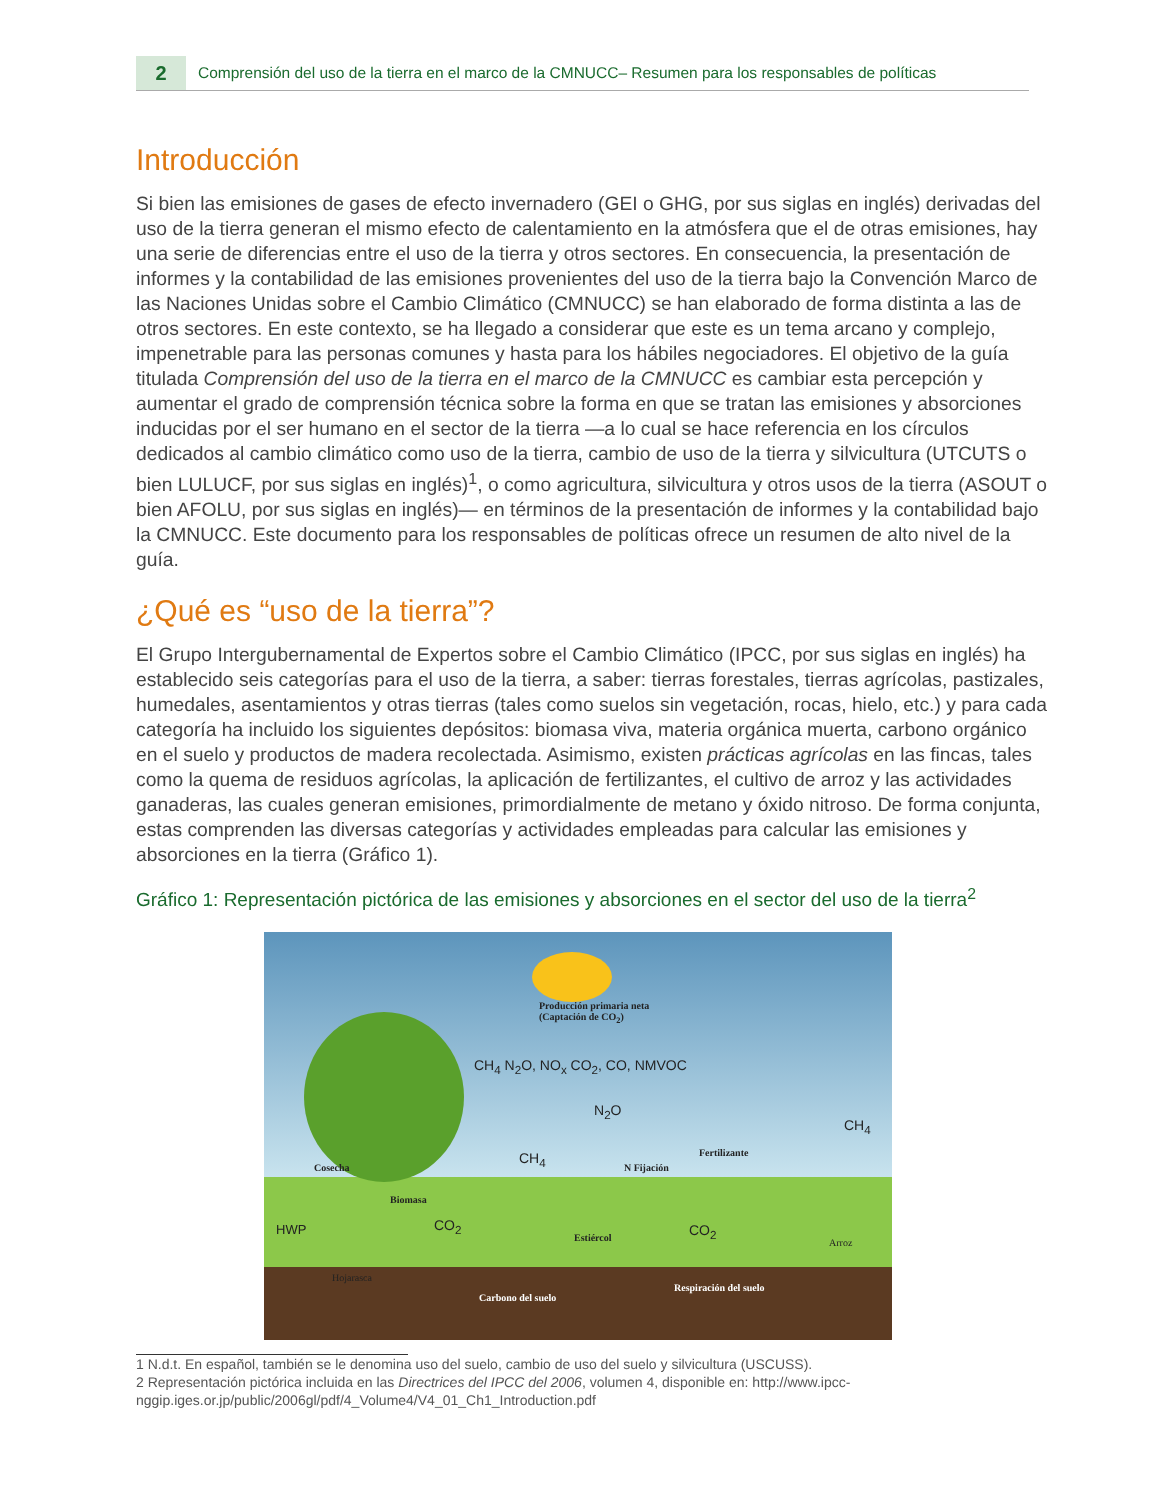2
Comprensión del uso de la tierra en el marco de la CMNUCC– Resumen para los responsables de políticas
Introducción
Si bien las emisiones de gases de efecto invernadero (GEI o GHG, por sus siglas en inglés) derivadas del uso de la tierra generan el mismo efecto de calentamiento en la atmósfera que el de otras emisiones, hay una serie de diferencias entre el uso de la tierra y otros sectores. En consecuencia, la presentación de informes y la contabilidad de las emisiones provenientes del uso de la tierra bajo la Convención Marco de las Naciones Unidas sobre el Cambio Climático (CMNUCC) se han elaborado de forma distinta a las de otros sectores. En este contexto, se ha llegado a considerar que este es un tema arcano y complejo, impenetrable para las personas comunes y hasta para los hábiles negociadores. El objetivo de la guía titulada Comprensión del uso de la tierra en el marco de la CMNUCC es cambiar esta percepción y aumentar el grado de comprensión técnica sobre la forma en que se tratan las emisiones y absorciones inducidas por el ser humano en el sector de la tierra —a lo cual se hace referencia en los círculos dedicados al cambio climático como uso de la tierra, cambio de uso de la tierra y silvicultura (UTCUTS o bien LULUCF, por sus siglas en inglés)<sup>1</sup>, o como agricultura, silvicultura y otros usos de la tierra (ASOUT o bien AFOLU, por sus siglas en inglés)— en términos de la presentación de informes y la contabilidad bajo la CMNUCC. Este documento para los responsables de políticas ofrece un resumen de alto nivel de la guía.
¿Qué es “uso de la tierra”?
El Grupo Intergubernamental de Expertos sobre el Cambio Climático (IPCC, por sus siglas en inglés) ha establecido seis categorías para el uso de la tierra, a saber: tierras forestales, tierras agrícolas, pastizales, humedales, asentamientos y otras tierras (tales como suelos sin vegetación, rocas, hielo, etc.) y para cada categoría ha incluido los siguientes depósitos: biomasa viva, materia orgánica muerta, carbono orgánico en el suelo y productos de madera recolectada. Asimismo, existen prácticas agrícolas en las fincas, tales como la quema de residuos agrícolas, la aplicación de fertilizantes, el cultivo de arroz y las actividades ganaderas, las cuales generan emisiones, primordialmente de metano y óxido nitroso. De forma conjunta, estas comprenden las diversas categorías y actividades empleadas para calcular las emisiones y absorciones en la tierra (Gráfico 1).
Gráfico 1: Representación pictórica de las emisiones y absorciones en el sector del uso de la tierra<sup>2</sup>
Producción primaria neta
(Captación de CO<sub>2</sub>)
CH<sub>4</sub> N<sub>2</sub>O, NO<sub>x</sub> CO<sub>2</sub>, CO, NMVOC
N<sub>2</sub>O
CH<sub>4</sub>
CH<sub>4</sub>
Fertilizante
N Fijación Cosecha
Biomasa
CO<sub>2</sub> CO<sub>2</sub> HWP
Estiércol Arroz
Hojarasca
Respiración del suelo
Carbono del suelo
1 N.d.t. En español, también se le denomina uso del suelo, cambio de uso del suelo y silvicultura (USCUSS).
2 Representación pictórica incluida en las Directrices del IPCC del 2006, volumen 4, disponible en: http://www.ipcc-nggip.iges.or.jp/public/2006gl/pdf/4_Volume4/V4_01_Ch1_Introduction.pdf